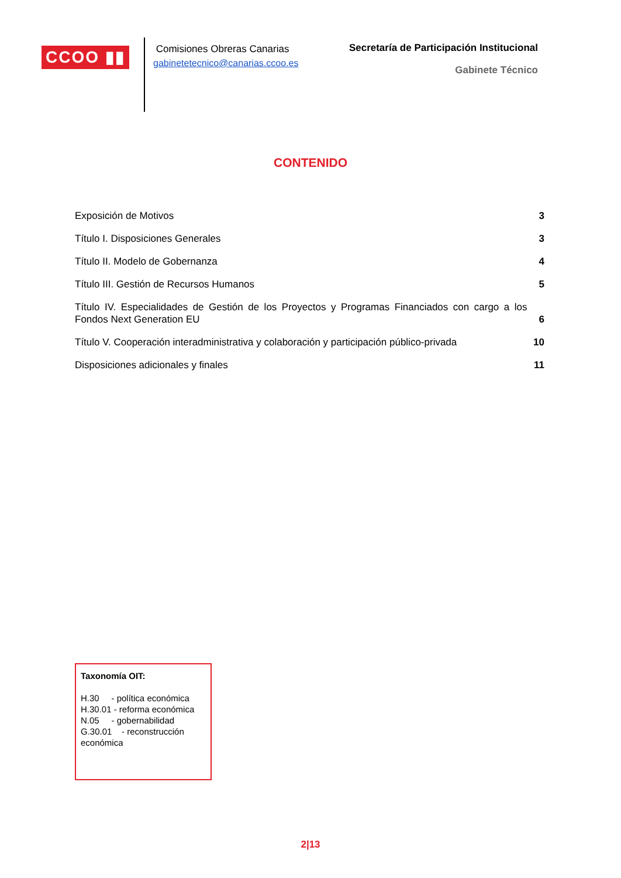CCOO ▮▮
Comisiones Obreras Canarias
gabinetetecnico@canarias.ccoo.es
Secretaría de Participación Institucional
Gabinete Técnico
CONTENIDO
Exposición de Motivos 3
Título I. Disposiciones Generales 3
Título II. Modelo de Gobernanza 4
Título III. Gestión de Recursos Humanos 5
Título IV. Especialidades de Gestión de los Proyectos y Programas Financiados con cargo a los Fondos Next Generation EU 6
Título V. Cooperación interadministrativa y colaboración y participación público-privada 10
Disposiciones adicionales y finales 11
Taxonomía OIT:
H.30 - política económica
H.30.01 - reforma económica
N.05 - gobernabilidad
G.30.01 - reconstrucción económica
2|13